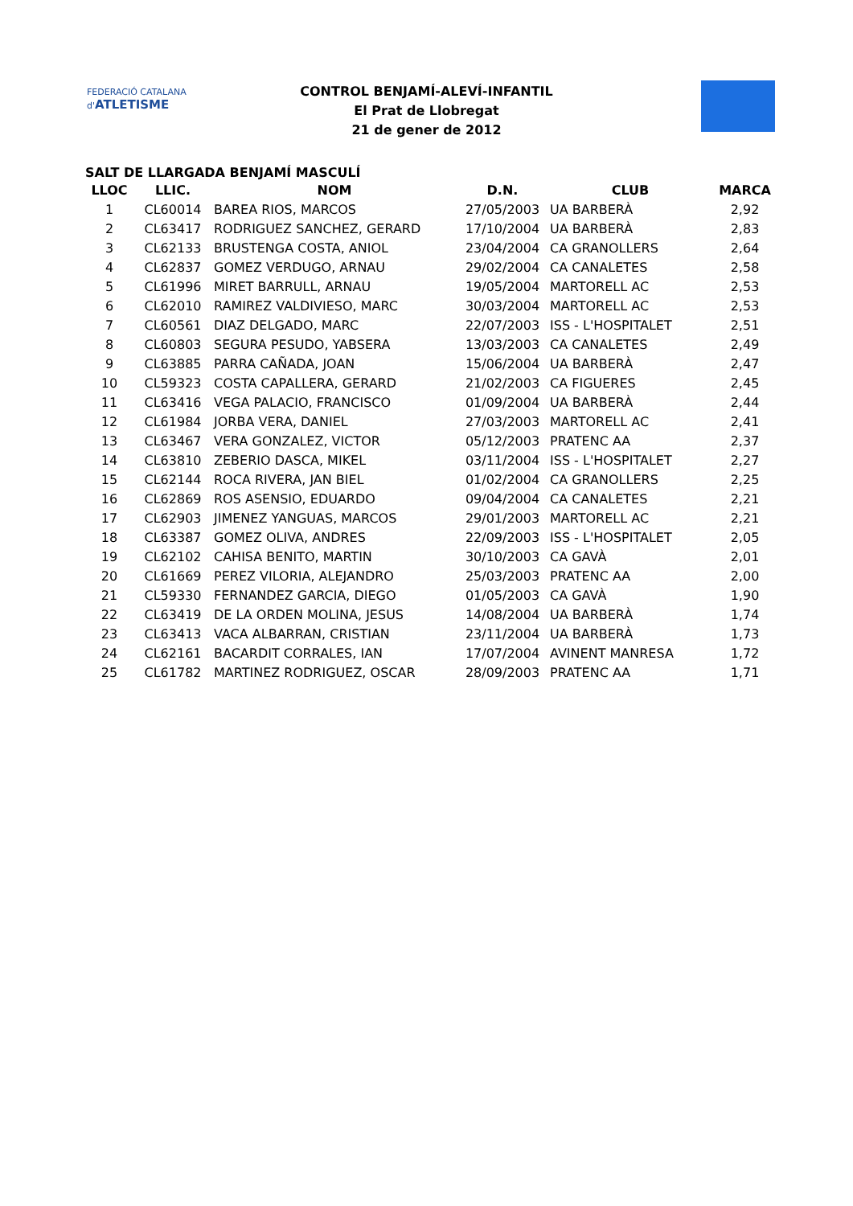FEDERACIÓ CATALANA d'ATLETISME
CONTROL BENJAMÍ-ALEVÍ-INFANTIL
El Prat de Llobregat
21 de gener de 2012
SALT DE LLARGADA BENJAMÍ MASCULÍ
| LLOC | LLIC. | NOM | D.N. | CLUB | MARCA |
| --- | --- | --- | --- | --- | --- |
| 1 | CL60014 | BAREA RIOS, MARCOS | 27/05/2003 | UA BARBERÀ | 2,92 |
| 2 | CL63417 | RODRIGUEZ SANCHEZ, GERARD | 17/10/2004 | UA BARBERÀ | 2,83 |
| 3 | CL62133 | BRUSTENGA COSTA, ANIOL | 23/04/2004 | CA GRANOLLERS | 2,64 |
| 4 | CL62837 | GOMEZ VERDUGO, ARNAU | 29/02/2004 | CA CANALETES | 2,58 |
| 5 | CL61996 | MIRET BARRULL, ARNAU | 19/05/2004 | MARTORELL AC | 2,53 |
| 6 | CL62010 | RAMIREZ VALDIVIESO, MARC | 30/03/2004 | MARTORELL AC | 2,53 |
| 7 | CL60561 | DIAZ DELGADO, MARC | 22/07/2003 | ISS - L'HOSPITALET | 2,51 |
| 8 | CL60803 | SEGURA PESUDO, YABSERA | 13/03/2003 | CA CANALETES | 2,49 |
| 9 | CL63885 | PARRA CAÑADA, JOAN | 15/06/2004 | UA BARBERÀ | 2,47 |
| 10 | CL59323 | COSTA CAPALLERA, GERARD | 21/02/2003 | CA FIGUERES | 2,45 |
| 11 | CL63416 | VEGA PALACIO, FRANCISCO | 01/09/2004 | UA BARBERÀ | 2,44 |
| 12 | CL61984 | JORBA VERA, DANIEL | 27/03/2003 | MARTORELL AC | 2,41 |
| 13 | CL63467 | VERA GONZALEZ, VICTOR | 05/12/2003 | PRATENC AA | 2,37 |
| 14 | CL63810 | ZEBERIO DASCA, MIKEL | 03/11/2004 | ISS - L'HOSPITALET | 2,27 |
| 15 | CL62144 | ROCA RIVERA, JAN BIEL | 01/02/2004 | CA GRANOLLERS | 2,25 |
| 16 | CL62869 | ROS ASENSIO, EDUARDO | 09/04/2004 | CA CANALETES | 2,21 |
| 17 | CL62903 | JIMENEZ YANGUAS, MARCOS | 29/01/2003 | MARTORELL AC | 2,21 |
| 18 | CL63387 | GOMEZ OLIVA, ANDRES | 22/09/2003 | ISS - L'HOSPITALET | 2,05 |
| 19 | CL62102 | CAHISA BENITO, MARTIN | 30/10/2003 | CA GAVÀ | 2,01 |
| 20 | CL61669 | PEREZ VILORIA, ALEJANDRO | 25/03/2003 | PRATENC AA | 2,00 |
| 21 | CL59330 | FERNANDEZ GARCIA, DIEGO | 01/05/2003 | CA GAVÀ | 1,90 |
| 22 | CL63419 | DE LA ORDEN MOLINA, JESUS | 14/08/2004 | UA BARBERÀ | 1,74 |
| 23 | CL63413 | VACA ALBARRAN, CRISTIAN | 23/11/2004 | UA BARBERÀ | 1,73 |
| 24 | CL62161 | BACARDIT CORRALES, IAN | 17/07/2004 | AVINENT MANRESA | 1,72 |
| 25 | CL61782 | MARTINEZ RODRIGUEZ, OSCAR | 28/09/2003 | PRATENC AA | 1,71 |